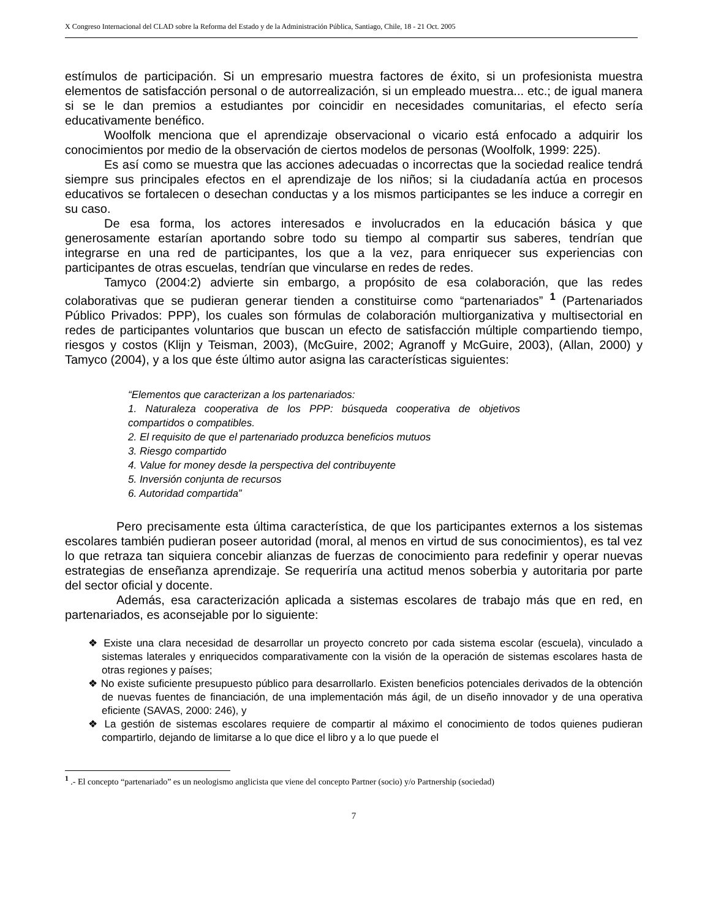X Congreso Internacional del CLAD sobre la Reforma del Estado y de la Administración Pública, Santiago, Chile, 18 - 21 Oct. 2005
estímulos de participación. Si un empresario muestra factores de éxito, si un profesionista muestra elementos de satisfacción personal o de autorrealización, si un empleado muestra... etc.; de igual manera si se le dan premios a estudiantes por coincidir en necesidades comunitarias, el efecto sería educativamente benéfico.
Woolfolk menciona que el aprendizaje observacional o vicario está enfocado a adquirir los conocimientos por medio de la observación de ciertos modelos de personas (Woolfolk, 1999: 225).
Es así como se muestra que las acciones adecuadas o incorrectas que la sociedad realice tendrá siempre sus principales efectos en el aprendizaje de los niños; si la ciudadanía actúa en procesos educativos se fortalecen o desechan conductas y a los mismos participantes se les induce a corregir en su caso.
De esa forma, los actores interesados e involucrados en la educación básica y que generosamente estarían aportando sobre todo su tiempo al compartir sus saberes, tendrían que integrarse en una red de participantes, los que a la vez, para enriquecer sus experiencias con participantes de otras escuelas, tendrían que vincularse en redes de redes.
Tamyco (2004:2) advierte sin embargo, a propósito de esa colaboración, que las redes colaborativas que se pudieran generar tienden a constituirse como “partenariados” <sup>1</sup> (Partenariados Público Privados: PPP), los cuales son fórmulas de colaboración multiorganizativa y multisectorial en redes de participantes voluntarios que buscan un efecto de satisfacción múltiple compartiendo tiempo, riesgos y costos (Klijn y Teisman, 2003), (McGuire, 2002; Agranoff y McGuire, 2003), (Allan, 2000) y Tamyco (2004), y a los que éste último autor asigna las características siguientes:
“Elementos que caracterizan a los partenariados:
1. Naturaleza cooperativa de los PPP: búsqueda cooperativa de objetivos compartidos o compatibles.
2. El requisito de que el partenariado produzca beneficios mutuos
3. Riesgo compartido
4. Value for money desde la perspectiva del contribuyente
5. Inversión conjunta de recursos
6. Autoridad compartida”
Pero precisamente esta última característica, de que los participantes externos a los sistemas escolares también pudieran poseer autoridad (moral, al menos en virtud de sus conocimientos), es tal vez lo que retraza tan siquiera concebir alianzas de fuerzas de conocimiento para redefinir y operar nuevas estrategias de enseñanza aprendizaje. Se requeriría una actitud menos soberbia y autoritaria por parte del sector oficial y docente.
Además, esa caracterización aplicada a sistemas escolares de trabajo más que en red, en partenariados, es aconsejable por lo siguiente:
❖ Existe una clara necesidad de desarrollar un proyecto concreto por cada sistema escolar (escuela), vinculado a sistemas laterales y enriquecidos comparativamente con la visión de la operación de sistemas escolares hasta de otras regiones y países;
❖ No existe suficiente presupuesto público para desarrollarlo. Existen beneficios potenciales derivados de la obtención de nuevas fuentes de financiación, de una implementación más ágil, de un diseño innovador y de una operativa eficiente (SAVAS, 2000: 246), y
❖ La gestión de sistemas escolares requiere de compartir al máximo el conocimiento de todos quienes pudieran compartirlo, dejando de limitarse a lo que dice el libro y a lo que puede el
<sup>1</sup> .- El concepto “partenariado” es un neologismo anglicista que viene del concepto Partner (socio) y/o Partnership (sociedad)
7